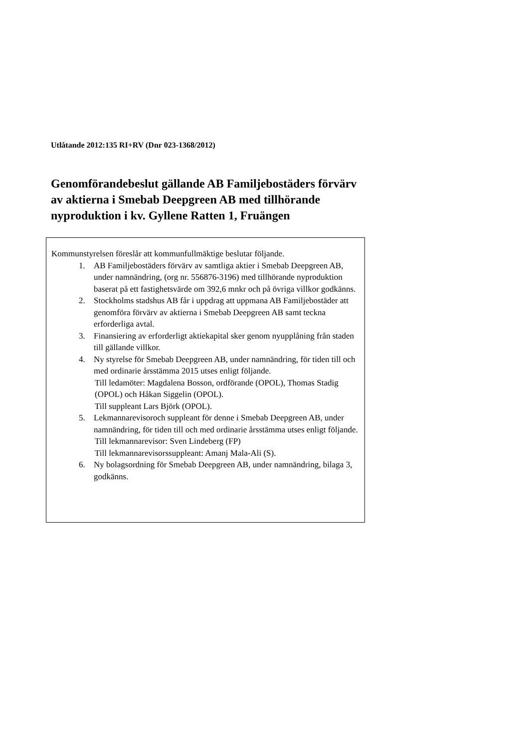Utlåtande 2012:135 RI+RV (Dnr 023-1368/2012)
Genomförandebeslut gällande AB Familjebostäders förvärv av aktierna i Smebab Deepgreen AB med tillhörande nyproduktion i kv. Gyllene Ratten 1, Fruängen
Kommunstyrelsen föreslår att kommunfullmäktige beslutar följande.
1. AB Familjebostäders förvärv av samtliga aktier i Smebab Deepgreen AB, under namnändring, (org nr. 556876-3196) med tillhörande nyproduktion baserat på ett fastighetsvärde om 392,6 mnkr och på övriga villkor godkänns.
2. Stockholms stadshus AB får i uppdrag att uppmana AB Familjebostäder att genomföra förvärv av aktierna i Smebab Deepgreen AB samt teckna erforderliga avtal.
3. Finansiering av erforderligt aktiekapital sker genom nyupplåning från staden till gällande villkor.
4. Ny styrelse för Smebab Deepgreen AB, under namnändring, för tiden till och med ordinarie årsstämma 2015 utses enligt följande.
Till ledamöter: Magdalena Bosson, ordförande (OPOL), Thomas Stadig (OPOL) och Håkan Siggelin (OPOL).
Till suppleant Lars Björk (OPOL).
5. Lekmannarevisoroch suppleant för denne i Smebab Deepgreen AB, under namnändring, för tiden till och med ordinarie årsstämma utses enligt följande.
Till lekmannarevisor: Sven Lindeberg (FP)
Till lekmannarevisorssuppleant: Amanj Mala-Ali (S).
6. Ny bolagsordning för Smebab Deepgreen AB, under namnändring, bilaga 3, godkänns.